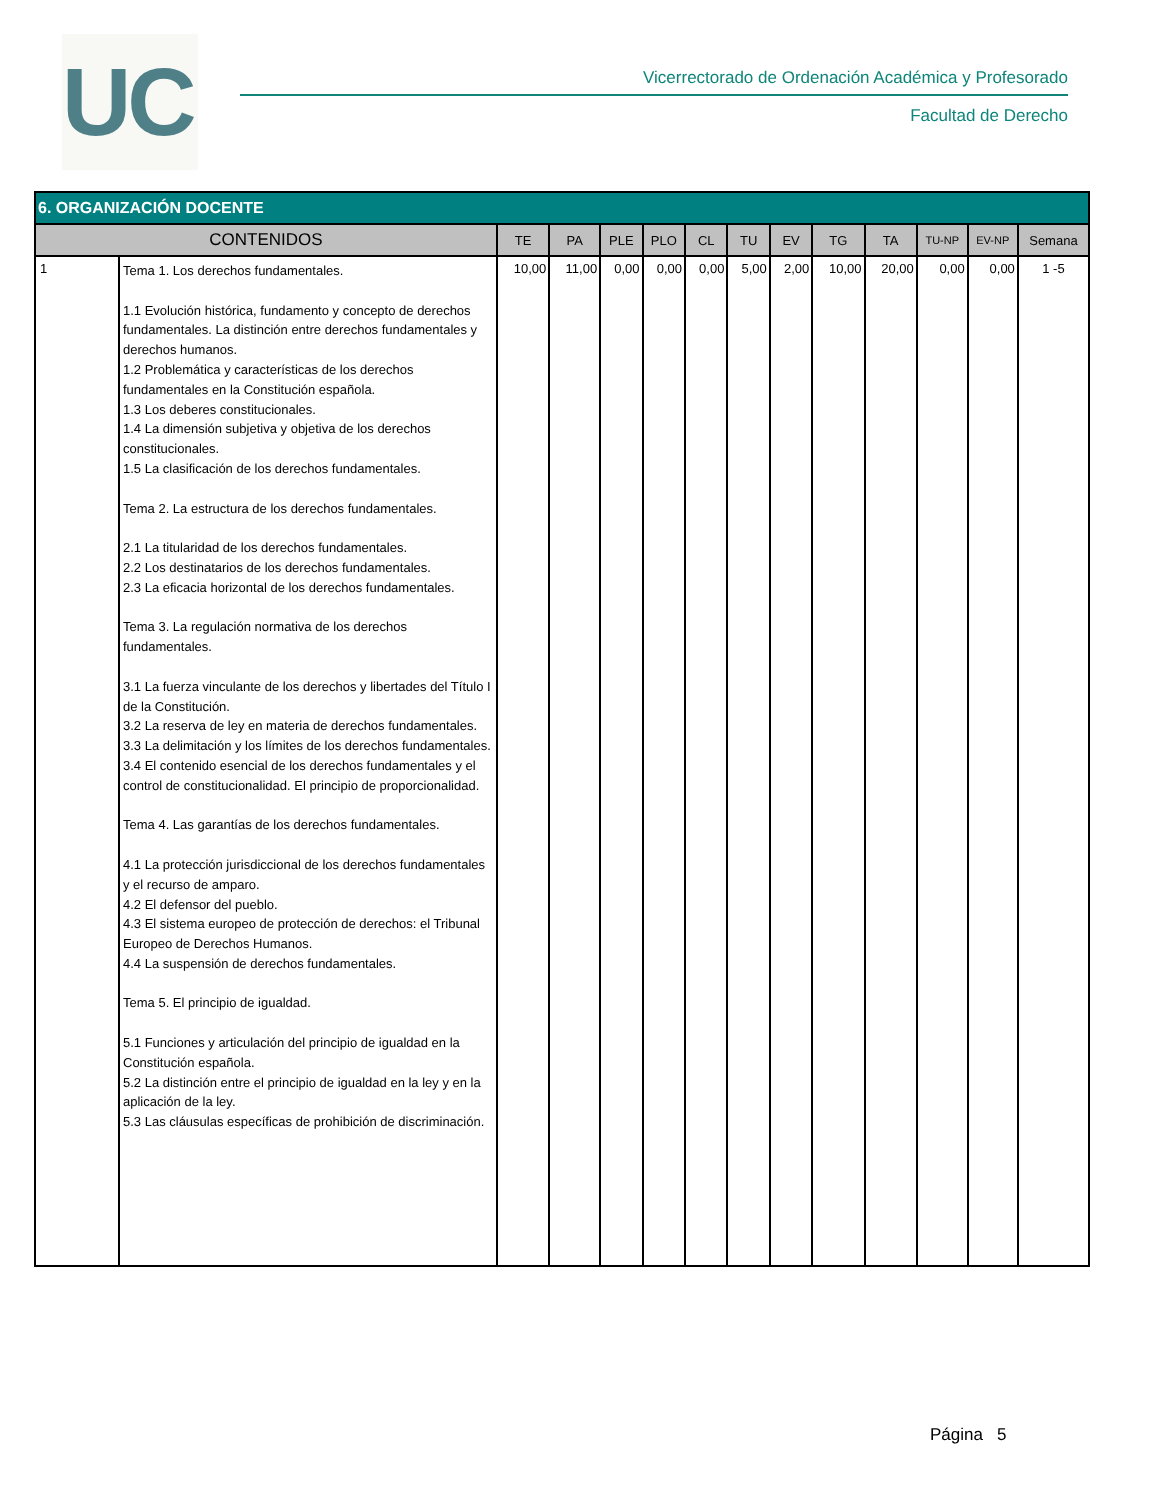UC
Vicerrectorado de Ordenación Académica y Profesorado
Facultad de Derecho
| 6. ORGANIZACIÓN DOCENTE | | | | | | | | | | | | | |
| --- | --- | --- | --- | --- | --- | --- | --- | --- | --- | --- | --- | --- | --- |
| CONTENIDOS | | TE | PA | PLE | PLO | CL | TU | EV | TG | TA | TU-NP | EV-NP | Semana |
| 1 | Tema 1. Los derechos fundamentales. 1.1 Evolución histórica, fundamento y concepto de derechos fundamentales. La distinción entre derechos fundamentales y derechos humanos. 1.2 Problemática y características de los derechos fundamentales en la Constitución española. 1.3 Los deberes constitucionales. 1.4 La dimensión subjetiva y objetiva de los derechos constitucionales. 1.5 La clasificación de los derechos fundamentales. Tema 2. La estructura de los derechos fundamentales. 2.1 La titularidad de los derechos fundamentales. 2.2 Los destinatarios de los derechos fundamentales. 2.3 La eficacia horizontal de los derechos fundamentales. Tema 3. La regulación normativa de los derechos fundamentales. 3.1 La fuerza vinculante de los derechos y libertades del Título I de la Constitución. 3.2 La reserva de ley en materia de derechos fundamentales. 3.3 La delimitación y los límites de los derechos fundamentales. 3.4 El contenido esencial de los derechos fundamentales y el control de constitucionalidad. El principio de proporcionalidad. Tema 4. Las garantías de los derechos fundamentales. 4.1 La protección jurisdiccional de los derechos fundamentales y el recurso de amparo. 4.2 El defensor del pueblo. 4.3 El sistema europeo de protección de derechos: el Tribunal Europeo de Derechos Humanos. 4.4 La suspensión de derechos fundamentales. Tema 5. El principio de igualdad. 5.1 Funciones y articulación del principio de igualdad en la Constitución española. 5.2 La distinción entre el principio de igualdad en la ley y en la aplicación de la ley. 5.3 Las cláusulas específicas de prohibición de discriminación. | 10,00 | 11,00 | 0,00 | 0,00 | 0,00 | 5,00 | 2,00 | 10,00 | 20,00 | 0,00 | 0,00 | 1 -5 |
Página 5